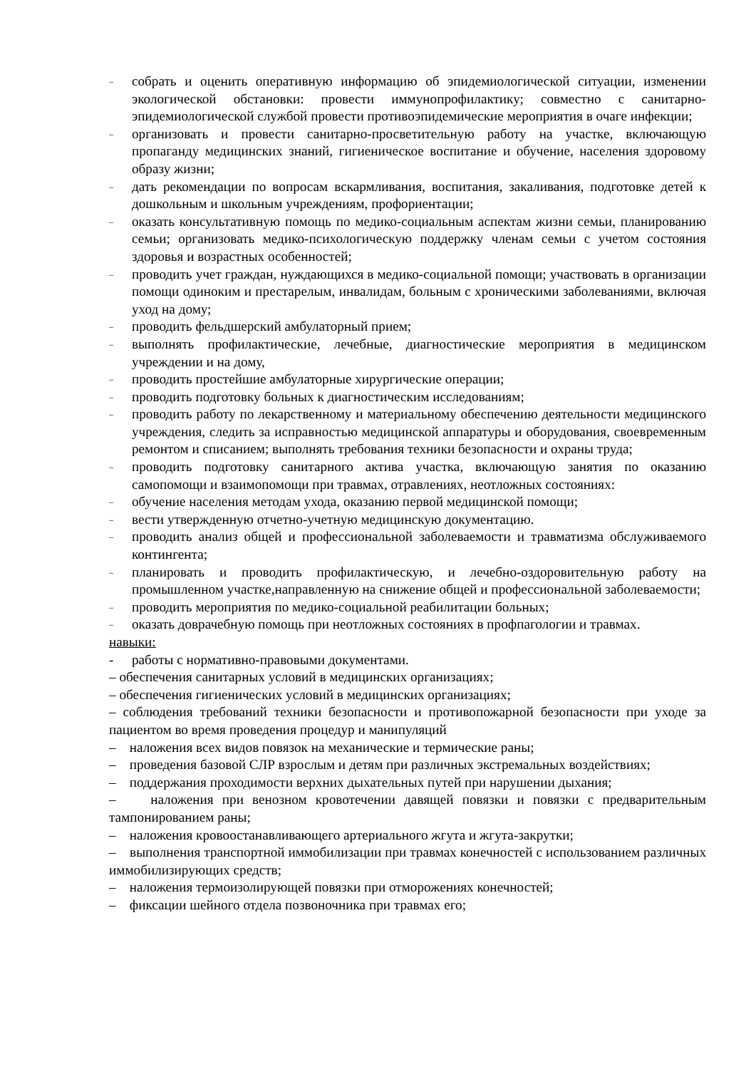–
собрать и оценить оперативную информацию об эпидемиологической ситуации, изменении экологической обстановки: провести иммунопрофилактику; совместно с санитарно-эпидемиологической службой провести противоэпидемические мероприятия в очаге инфекции;
–
организовать и провести санитарно-просветительную работу на участке, включающую пропаганду медицинских знаний, гигиеническое воспитание и обучение, населения здоровому образу жизни;
–
дать рекомендации по вопросам вскармливания, воспитания, закаливания, подготовке детей к дошкольным и школьным учреждениям, профориентации;
–
оказать консультативную помощь по медико-социальным аспектам жизни семьи, планированию семьи; организовать медико-психологическую поддержку членам семьи с учетом состояния здоровья и возрастных особенностей;
–
проводить учет граждан, нуждающихся в медико-социальной помощи; участвовать в организации помощи одиноким и престарелым, инвалидам, больным с хроническими заболеваниями, включая уход на дому;
–
проводить фельдшерский амбулаторный прием;
–
выполнять профилактические, лечебные, диагностические мероприятия в медицинском учреждении и на дому,
–
проводить простейшие амбулаторные хирургические операции;
–
проводить подготовку больных к диагностическим исследованиям;
–
проводить работу по лекарственному и материальному обеспечению деятельности медицинского учреждения, следить за исправностью медицинской аппаратуры и оборудования, своевременным ремонтом и списанием; выполнять требования техники безопасности и охраны труда;
–
проводить подготовку санитарного актива участка, включающую занятия по оказанию самопомощи и взаимопомощи при травмах, отравлениях, неотложных состояниях:
–
обучение населения методам ухода, оказанию первой медицинской помощи;
–
вести утвержденную отчетно-учетную медицинскую документацию.
–
проводить анализ общей и профессиональной заболеваемости и травматизма обслуживаемого контингента;
–
планировать и проводить профилактическую, и лечебно-оздоровительную работу на промышленном участке,направленную на снижение общей и профессиональной заболеваемости;
–
проводить мероприятия по медико-социальной реабилитации больных;
–
оказать доврачебную помощь при неотложных состояниях в профпагологии и травмах.
навыки:
- работы с нормативно-правовыми документами.
– обеспечения санитарных условий в медицинских организациях;
– обеспечения гигиенических условий в медицинских организациях;
– соблюдения требований техники безопасности и противопожарной безопасности при уходе за пациентом во время проведения процедур и манипуляций
– наложения всех видов повязок на механические и термические раны;
– проведения базовой СЛР взрослым и детям при различных экстремальных воздействиях;
– поддержания проходимости верхних дыхательных путей при нарушении дыхания;
– наложения при венозном кровотечении давящей повязки и повязки с предварительным тампонированием раны;
– наложения кровоостанавливающего артериального жгута и жгута-закрутки;
– выполнения транспортной иммобилизации при травмах конечностей с использованием различных иммобилизирующих средств;
– наложения термоизолирующей повязки при отморожениях конечностей;
– фиксации шейного отдела позвоночника при травмах его;